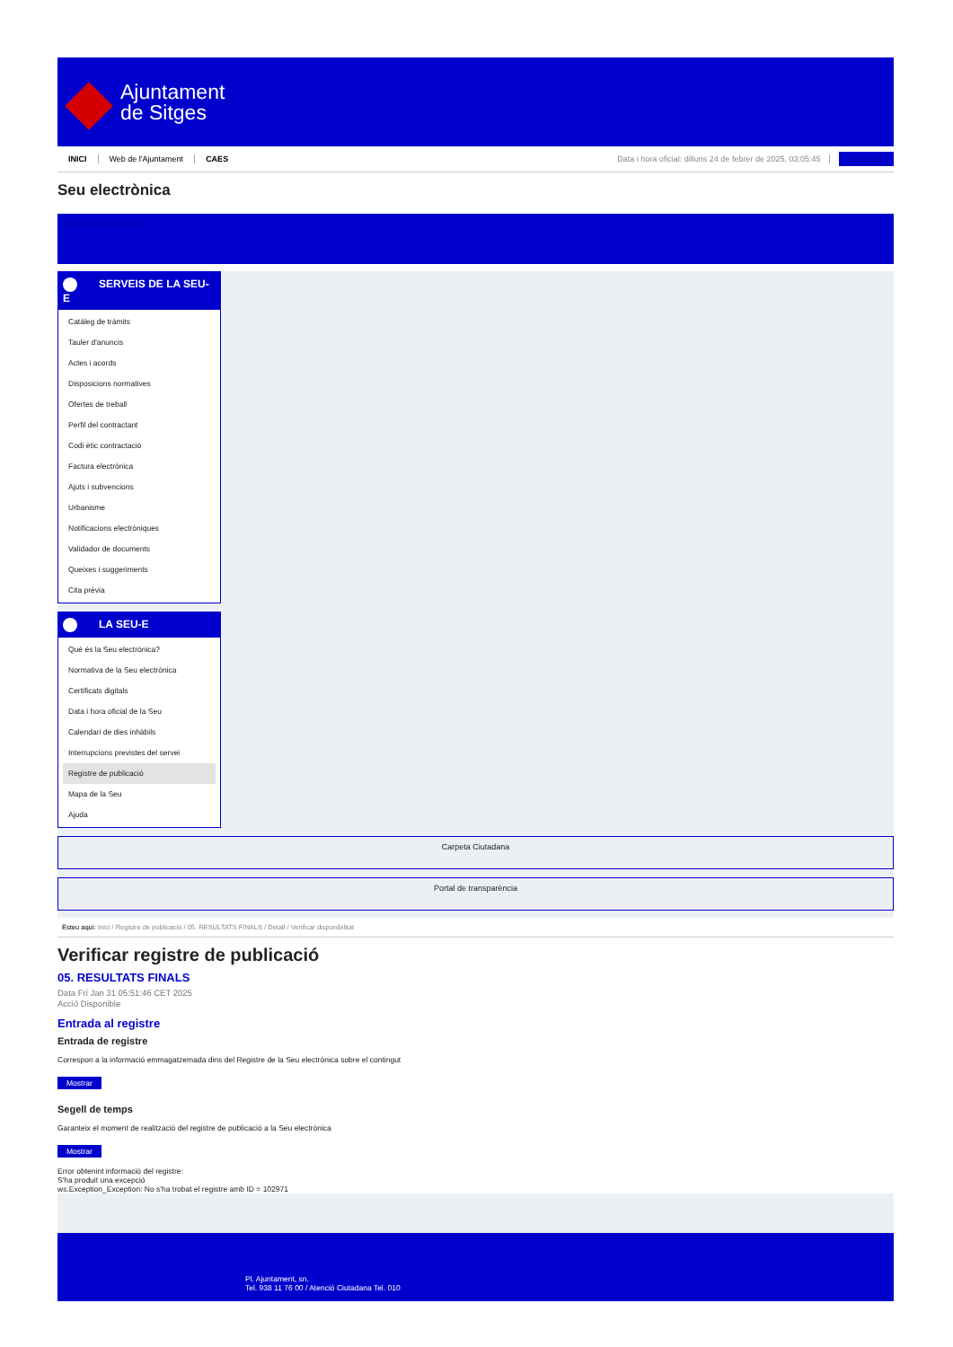Ajuntament
de Sitges
INICI Web de l'Ajuntament CAES Data i hora oficial: dilluns 24 de febrer de 2025, 03:05:45 Sincronitza
Seu electrònica
Obtenir còpia autèntica
SERVEIS DE LA SEU-E
Catàleg de tràmits
Tauler d'anuncis
Actes i acords
Disposicions normatives
Ofertes de treball
Perfil del contractant
Codi ètic contractació
Factura electrònica
Ajuts i subvencions
Urbanisme
Notificacions electròniques
Validador de documents
Queixes i suggeriments
Cita prèvia
LA SEU-E
Què és la Seu electrònica?
Normativa de la Seu electrònica
Certificats digitals
Data i hora oficial de la Seu
Calendari de dies inhàbils
Interrupcions previstes del servei
Registre de publicació
Mapa de la Seu
Ajuda
Carpeta Ciutadana
Portal de transparència
Esteu aquí: Inici / Registre de publicació / 05. RESULTATS FINALS / Detall / Verificar disponibilitat
Verificar registre de publicació
05. RESULTATS FINALS
Data Fri Jan 31 05:51:46 CET 2025
Acció Disponible
Entrada al registre
Entrada de registre
Correspon a la informació emmagatzemada dins del Registre de la Seu electrònica sobre el contingut
Mostrar
Segell de temps
Garanteix el moment de realització del registre de publicació a la Seu electrònica
Mostrar
Error obtenint informació del registre:
S'ha produit una excepció
ws.Exception_Exception: No s'ha trobat el registre amb ID = 102971
Pl. Ajuntament, sn.
Tel. 938 11 76 00 / Atenció Ciutadana Tel. 010